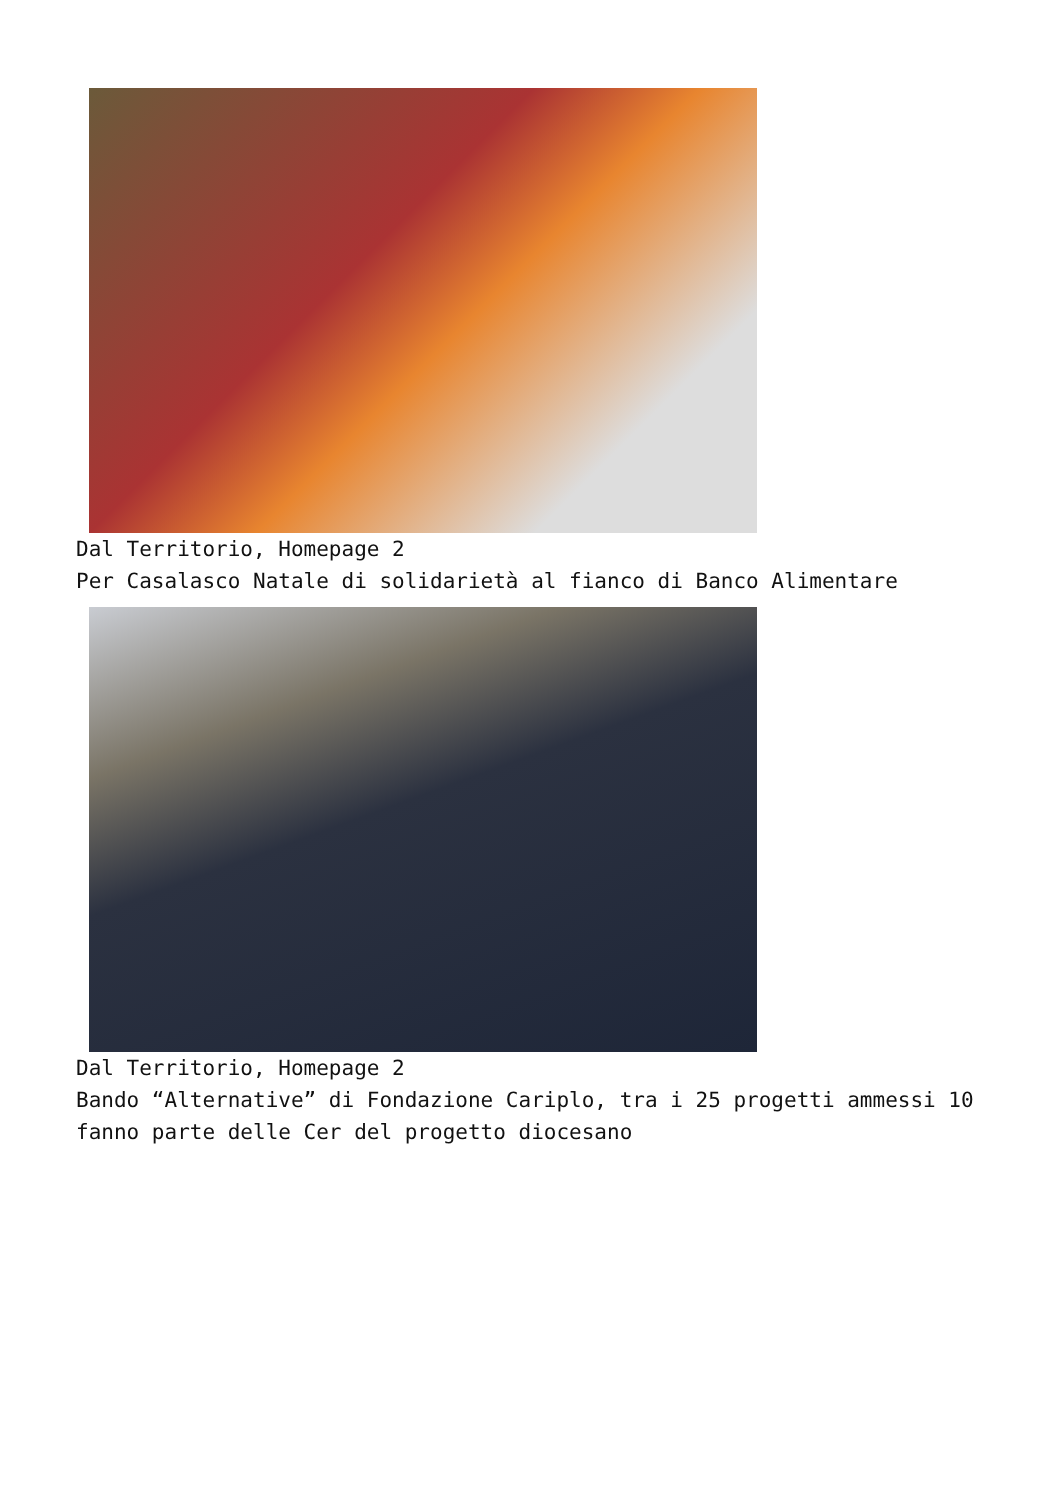Dal Territorio, Homepage 2
Per Casalasco Natale di solidarietà al fianco di Banco Alimentare
Dal Territorio, Homepage 2
Bando “Alternative” di Fondazione Cariplo, tra i 25 progetti ammessi 10 fanno parte delle Cer del progetto diocesano